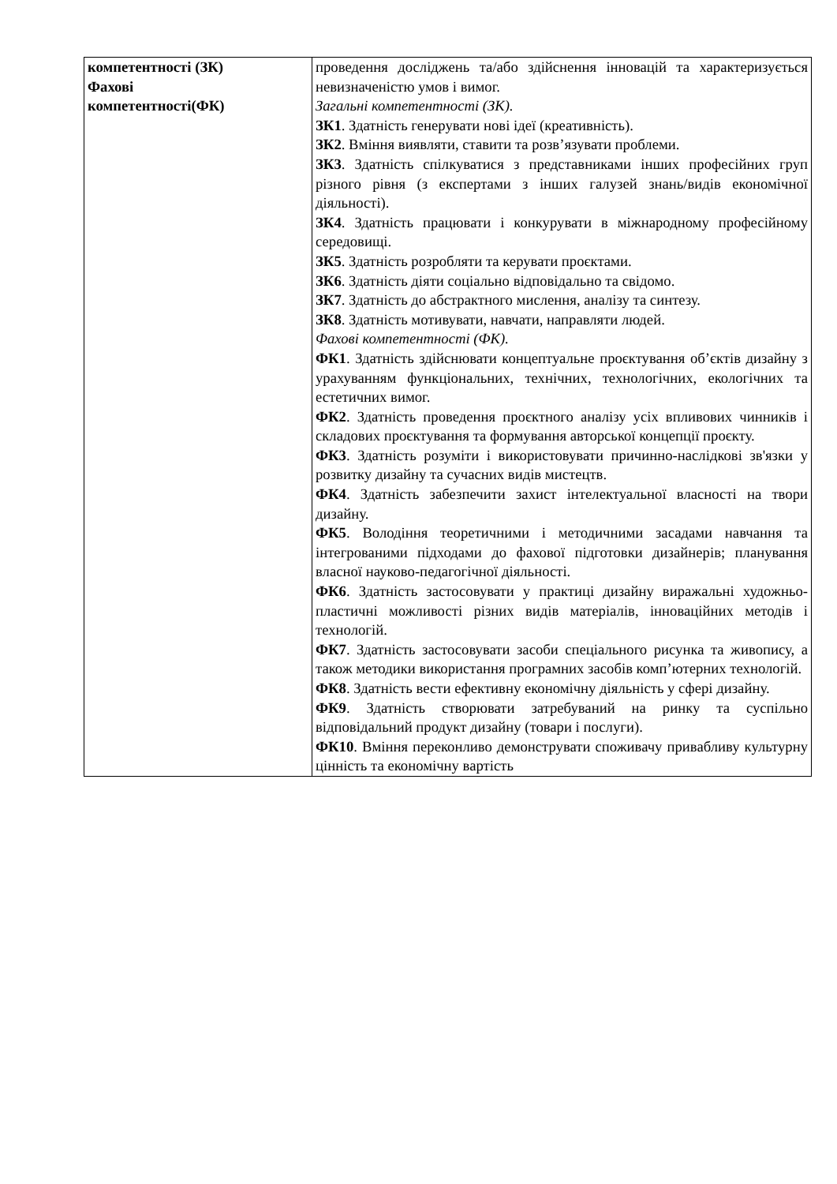| компетентності (ЗК) Фахові компетентності(ФК) | проведення досліджень та/або здійснення інновацій та характеризується невизначеністю умов і вимог. Загальні компетентності (ЗК). ЗК1 . Здатність генерувати нові ідеї (креативність). ЗК2 . Вміння виявляти, ставити та розв’язувати проблеми. ЗК3 . Здатність спілкуватися з представниками інших професійних груп різного рівня (з експертами з інших галузей знань/видів економічної діяльності). ЗК4 . Здатність працювати і конкурувати в міжнародному професійному середовищі. ЗК5 . Здатність розробляти та керувати проєктами. ЗК6 . Здатність діяти соціально відповідально та свідомо. ЗК7 . Здатність до абстрактного мислення, аналізу та синтезу. ЗК8 . Здатність мотивувати, навчати, направляти людей. Фахові компетентності (ФК). ФК1 . Здатність здійснювати концептуальне проєктування об’єктів дизайну з урахуванням функціональних, технічних, технологічних, екологічних та естетичних вимог. ФК2 . Здатність проведення проєктного аналізу усіх впливових чинників і складових проєктування та формування авторської концепції проєкту. ФК3 . Здатність розуміти і використовувати причинно-наслідкові зв'язки у розвитку дизайну та сучасних видів мистецтв. ФК4 . Здатність забезпечити захист інтелектуальної власності на твори дизайну. ФК5 . Володіння теоретичними і методичними засадами навчання та інтегрованими підходами до фахової підготовки дизайнерів; планування власної науково-педагогічної діяльності. ФК6 . Здатність застосовувати у практиці дизайну виражальні художньо-пластичні можливості різних видів матеріалів, інноваційних методів і технологій. ФК7 . Здатність застосовувати засоби спеціального рисунка та живопису, а також методики використання програмних засобів комп’ютерних технологій. ФК8 . Здатність вести ефективну економічну діяльність у сфері дизайну. ФК9 . Здатність створювати затребуваний на ринку та суспільно відповідальний продукт дизайну (товари і послуги). ФК10 . Вміння переконливо демонструвати споживачу привабливу культурну цінність та економічну вартість |